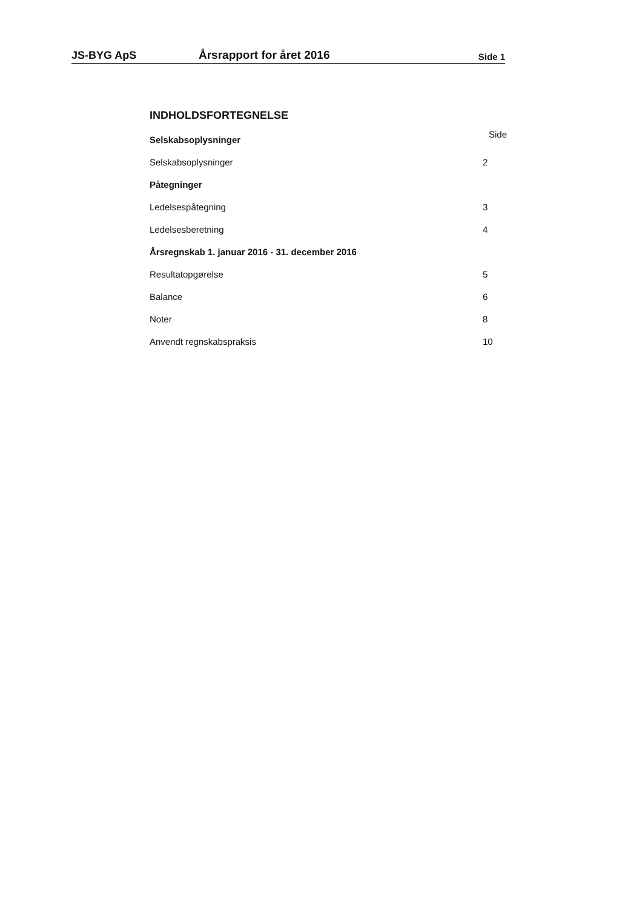JS-BYG ApS Årsrapport for året 2016 Side 1
INDHOLDSFORTEGNELSE
Side
Selskabsoplysninger
Selskabsoplysninger 2
Påtegninger
Ledelsespåtegning 3
Ledelsesberetning 4
Årsregnskab 1. januar 2016 - 31. december 2016
Resultatopgørelse 5
Balance 6
Noter 8
Anvendt regnskabspraksis 10